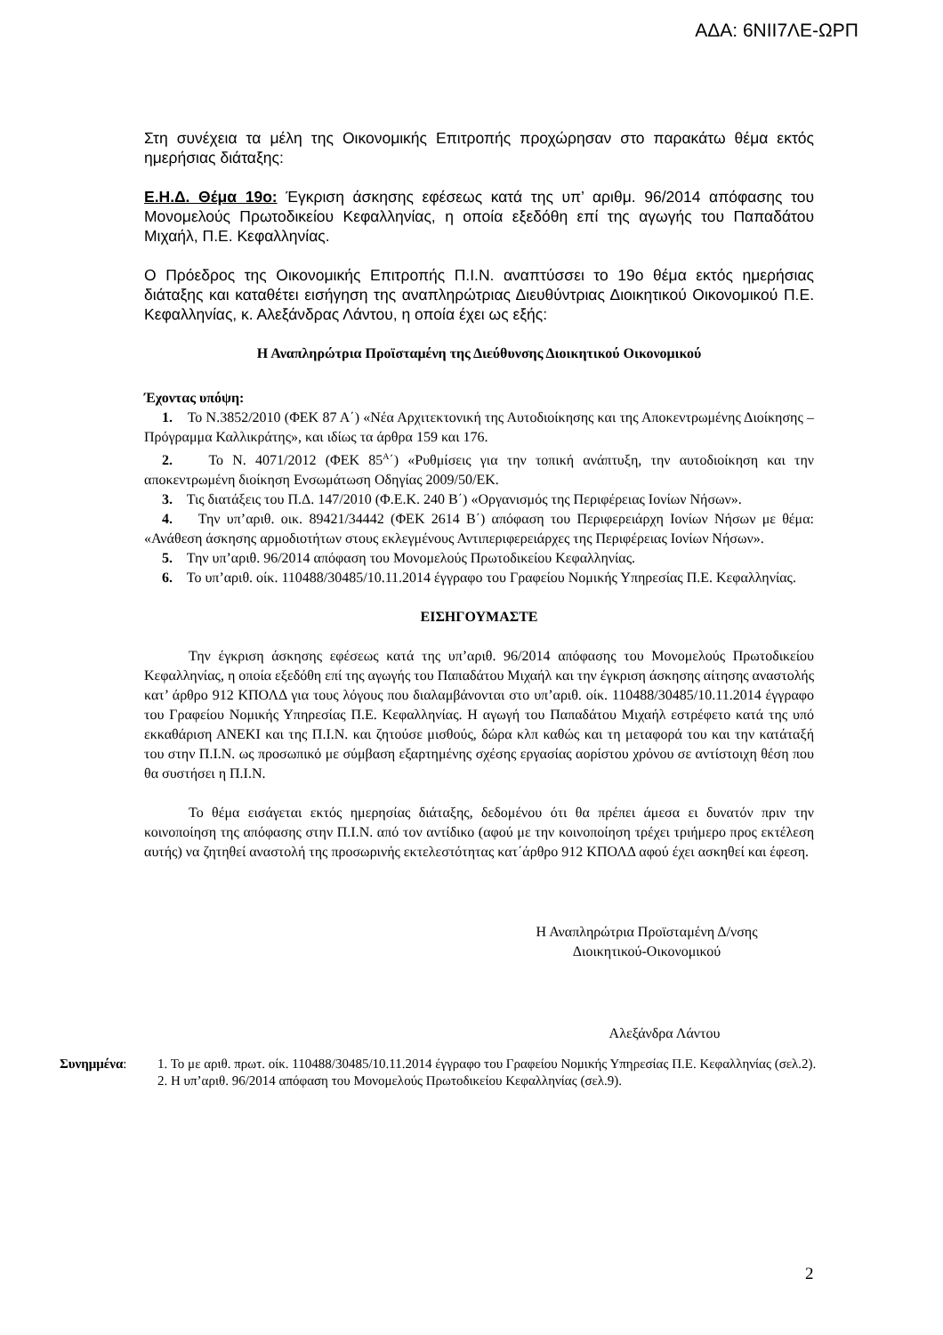ΑΔΑ: 6ΝΙΙ7ΛΕ-ΩΡΠ
Στη συνέχεια τα μέλη της Οικονομικής Επιτροπής προχώρησαν στο παρακάτω θέμα εκτός ημερήσιας διάταξης:
Ε.Η.Δ. Θέμα 19ο: Έγκριση άσκησης εφέσεως κατά της υπ’ αριθμ. 96/2014 απόφασης του Μονομελούς Πρωτοδικείου Κεφαλληνίας, η οποία εξεδόθη επί της αγωγής του Παπαδάτου Μιχαήλ, Π.Ε. Κεφαλληνίας.
Ο Πρόεδρος της Οικονομικής Επιτροπής Π.Ι.Ν. αναπτύσσει το 19ο θέμα εκτός ημερήσιας διάταξης και καταθέτει εισήγηση της αναπληρώτριας Διευθύντριας Διοικητικού Οικονομικού Π.Ε. Κεφαλληνίας, κ. Αλεξάνδρας Λάντου, η οποία έχει ως εξής:
Η Αναπληρώτρια Προϊσταμένη της Διεύθυνσης Διοικητικού Οικονομικού
Έχοντας υπόψη:
1. Το Ν.3852/2010 (ΦΕΚ 87 Α΄) «Νέα Αρχιτεκτονική της Αυτοδιοίκησης και της Αποκεντρωμένης Διοίκησης – Πρόγραμμα Καλλικράτης», και ιδίως τα άρθρα 159 και 176.
2. Το Ν. 4071/2012 (ΦΕΚ 85<sup>Α</sup>΄) «Ρυθμίσεις για την τοπική ανάπτυξη, την αυτοδιοίκηση και την αποκεντρωμένη διοίκηση Ενσωμάτωση Οδηγίας 2009/50/ΕΚ.
3. Τις διατάξεις του Π.Δ. 147/2010 (Φ.Ε.Κ. 240 Β΄) «Οργανισμός της Περιφέρειας Ιονίων Νήσων».
4. Την υπ’αριθ. οικ. 89421/34442 (ΦΕΚ 2614 Β΄) απόφαση του Περιφερειάρχη Ιονίων Νήσων με θέμα: «Ανάθεση άσκησης αρμοδιοτήτων στους εκλεγμένους Αντιπεριφερειάρχες της Περιφέρειας Ιονίων Νήσων».
5. Την υπ’αριθ. 96/2014 απόφαση του Μονομελούς Πρωτοδικείου Κεφαλληνίας.
6. Το υπ’αριθ. οίκ. 110488/30485/10.11.2014 έγγραφο του Γραφείου Νομικής Υπηρεσίας Π.Ε. Κεφαλληνίας.
ΕΙΣΗΓΟΥΜΑΣΤΕ
Την έγκριση άσκησης εφέσεως κατά της υπ’αριθ. 96/2014 απόφασης του Μονομελούς Πρωτοδικείου Κεφαλληνίας, η οποία εξεδόθη επί της αγωγής του Παπαδάτου Μιχαήλ και την έγκριση άσκησης αίτησης αναστολής κατ’ άρθρο 912 ΚΠΟΛΔ για τους λόγους που διαλαμβάνονται στο υπ’αριθ. οίκ. 110488/30485/10.11.2014 έγγραφο του Γραφείου Νομικής Υπηρεσίας Π.Ε. Κεφαλληνίας. Η αγωγή του Παπαδάτου Μιχαήλ εστρέφετο κατά της υπό εκκαθάριση ΑΝΕΚΙ και της Π.Ι.Ν. και ζητούσε μισθούς, δώρα κλπ καθώς και τη μεταφορά του και την κατάταξή του στην Π.Ι.Ν. ως προσωπικό με σύμβαση εξαρτημένης σχέσης εργασίας αορίστου χρόνου σε αντίστοιχη θέση που θα συστήσει η Π.Ι.Ν.
Το θέμα εισάγεται εκτός ημερησίας διάταξης, δεδομένου ότι θα πρέπει άμεσα ει δυνατόν πριν την κοινοποίηση της απόφασης στην Π.Ι.Ν. από τον αντίδικο (αφού με την κοινοποίηση τρέχει τριήμερο προς εκτέλεση αυτής) να ζητηθεί αναστολή της προσωρινής εκτελεστότητας κατ΄άρθρο 912 ΚΠΟΛΔ αφού έχει ασκηθεί και έφεση.
Η Αναπληρώτρια Προϊσταμένη Δ/νσης
Διοικητικού-Οικονομικού
Αλεξάνδρα Λάντου
Συνημμένα: 1. Το με αριθ. πρωτ. οίκ. 110488/30485/10.11.2014 έγγραφο του Γραφείου Νομικής Υπηρεσίας Π.Ε. Κεφαλληνίας (σελ.2).
2. Η υπ’αριθ. 96/2014 απόφαση του Μονομελούς Πρωτοδικείου Κεφαλληνίας (σελ.9).
2